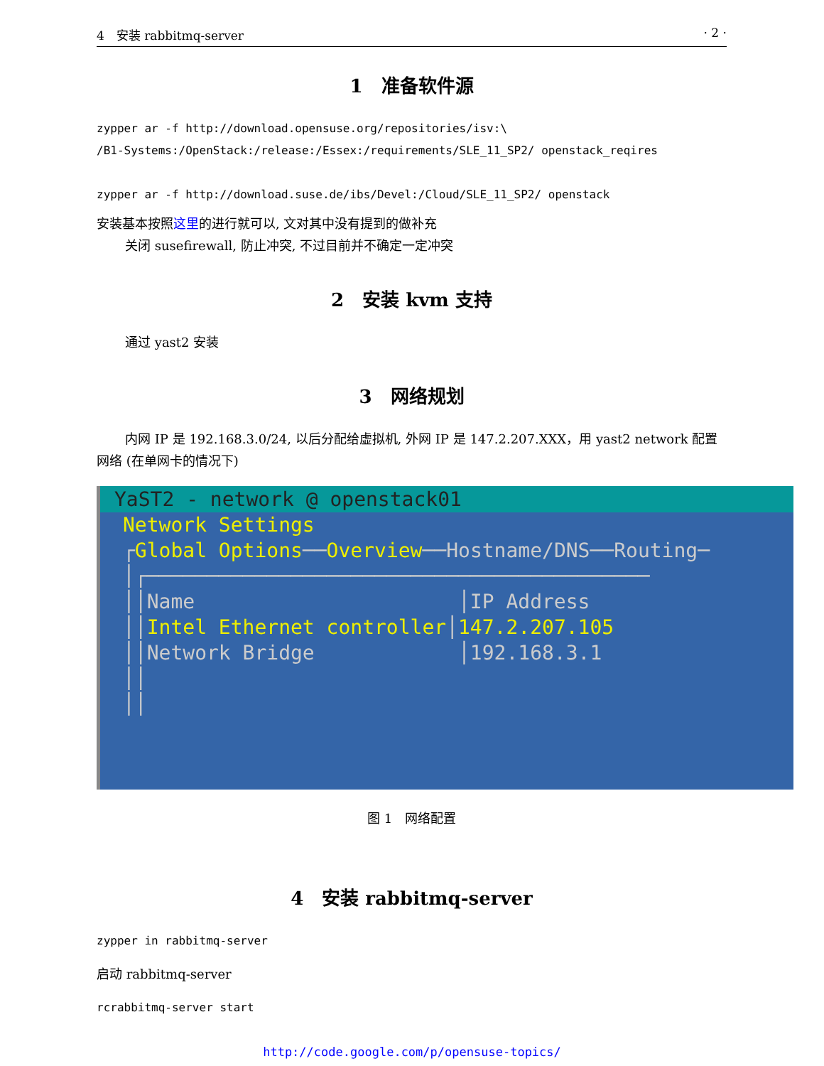4　安装 rabbitmq-server · 2 ·
1　准备软件源
zypper ar -f http://download.opensuse.org/repositories/isv:\
/B1-Systems:/OpenStack:/release:/Essex:/requirements/SLE_11_SP2/ openstack_reqires
zypper ar -f http://download.suse.de/ibs/Devel:/Cloud/SLE_11_SP2/ openstack
安装基本按照这里的进行就可以, 文对其中没有提到的做补充
关闭 susefirewall, 防止冲突, 不过目前并不确定一定冲突
2　安装 kvm 支持
通过 yast2 安装
3　网络规划
内网 IP 是 192.168.3.0/24, 以后分配给虚拟机, 外网 IP 是 147.2.207.XXX，用 yast2 network 配置网络 (在单网卡的情况下)
YaST2 - network @ openstack01
Network Settings
┌Global Options──Overview──Hostname/DNS──Routing─
│┌──────────────────────────────────────────
││Name                      │IP Address
││Intel Ethernet controller│147.2.207.105
││Network Bridge            │192.168.3.1
││
││
图 1　网络配置
4　安装 rabbitmq-server
zypper in rabbitmq-server
启动 rabbitmq-server
rcrabbitmq-server start
http://code.google.com/p/opensuse-topics/